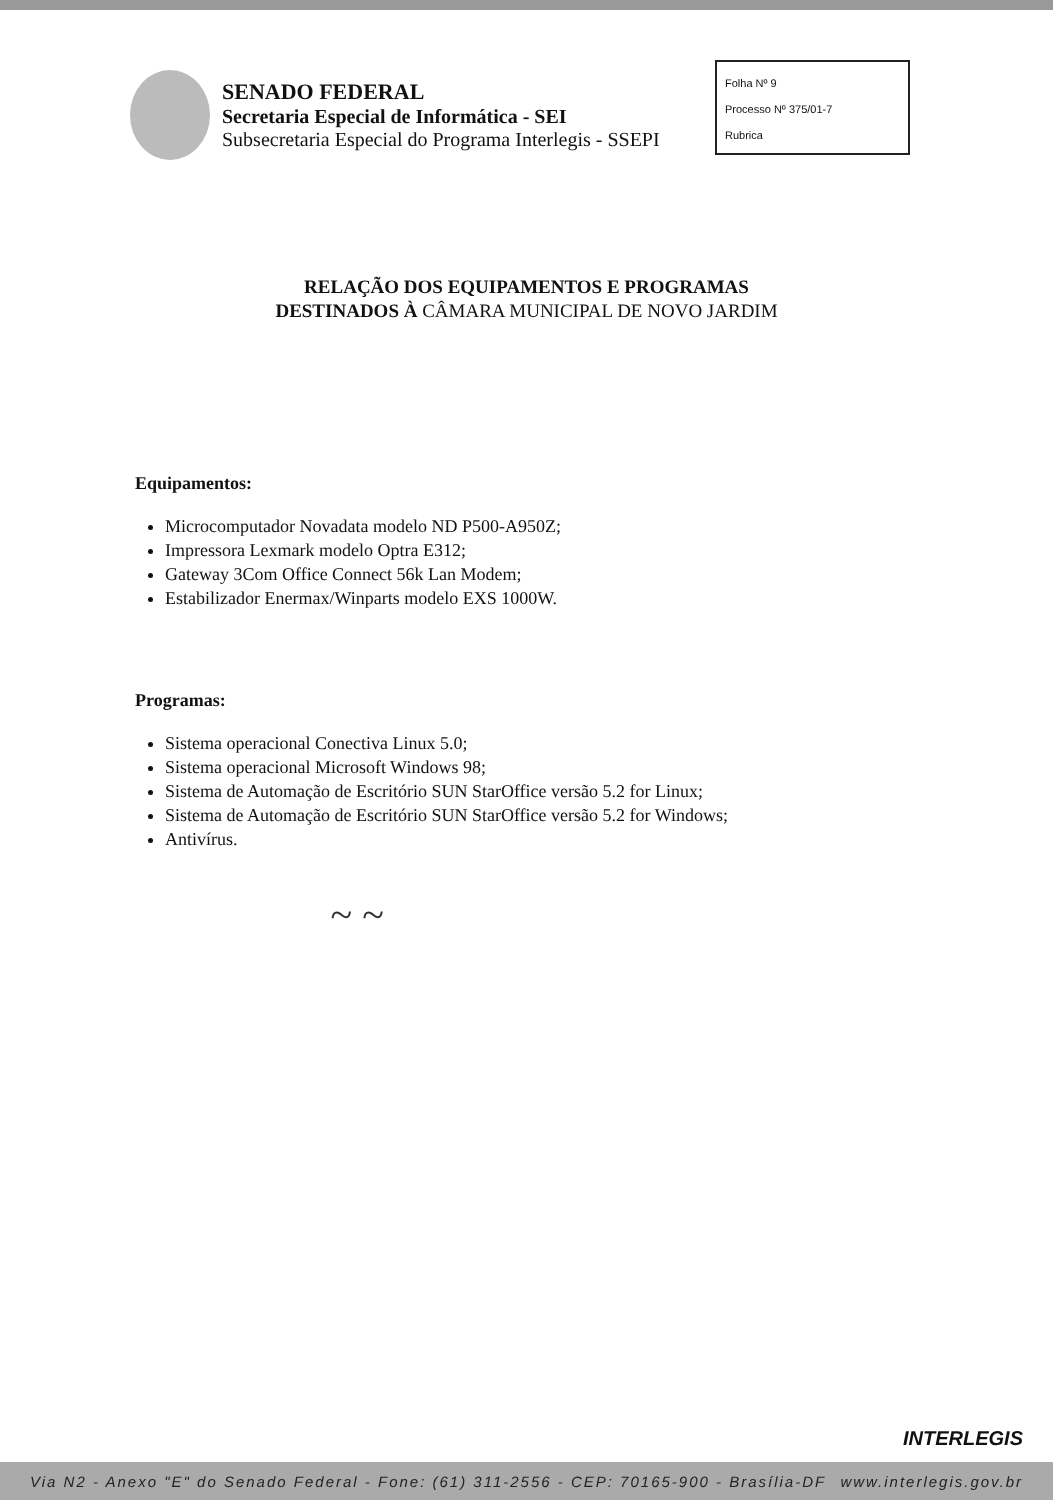SENADO FEDERAL
Secretaria Especial de Informática - SEI
Subsecretaria Especial do Programa Interlegis - SSEPI
Folha Nº 9
Processo Nº 375/01-7
Rubrica
RELAÇÃO DOS EQUIPAMENTOS E PROGRAMAS
DESTINADOS À CÂMARA MUNICIPAL DE NOVO JARDIM
Equipamentos:
Microcomputador Novadata modelo ND P500-A950Z;
Impressora Lexmark modelo Optra E312;
Gateway 3Com Office Connect 56k Lan Modem;
Estabilizador Enermax/Winparts modelo EXS 1000W.
Programas:
Sistema operacional Conectiva Linux 5.0;
Sistema operacional Microsoft Windows 98;
Sistema de Automação de Escritório SUN StarOffice versão 5.2 for Linux;
Sistema de Automação de Escritório SUN StarOffice versão 5.2 for Windows;
Antivírus.
~ ~
INTERLEGIS
Via N2 - Anexo "E" do Senado Federal - Fone: (61) 311-2556 - CEP: 70165-900 - Brasília-DF www.interlegis.gov.br